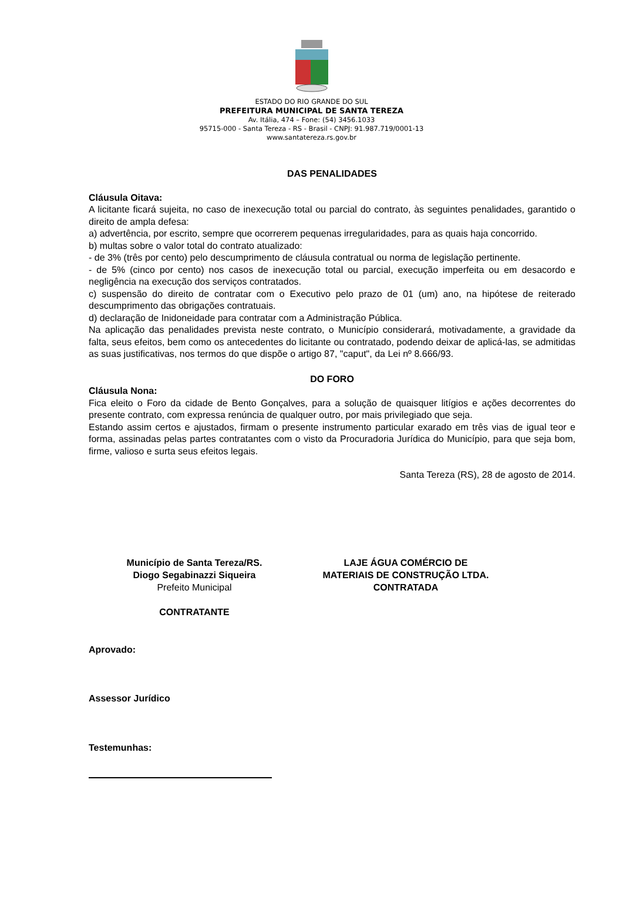ESTADO DO RIO GRANDE DO SUL
PREFEITURA MUNICIPAL DE SANTA TEREZA
Av. Itália, 474 – Fone: (54) 3456.1033
95715-000 - Santa Tereza - RS - Brasil - CNPJ: 91.987.719/0001-13
www.santatereza.rs.gov.br
DAS PENALIDADES
Cláusula Oitava:
A licitante ficará sujeita, no caso de inexecução total ou parcial do contrato, às seguintes penalidades, garantido o direito de ampla defesa:
a) advertência, por escrito, sempre que ocorrerem pequenas irregularidades, para as quais haja concorrido.
b) multas sobre o valor total do contrato atualizado:
- de 3% (três por cento) pelo descumprimento de cláusula contratual ou norma de legislação pertinente.
- de 5% (cinco por cento) nos casos de inexecução total ou parcial, execução imperfeita ou em desacordo e negligência na execução dos serviços contratados.
c) suspensão do direito de contratar com o Executivo pelo prazo de 01 (um) ano, na hipótese de reiterado descumprimento das obrigações contratuais.
d) declaração de Inidoneidade para contratar com a Administração Pública.
Na aplicação das penalidades prevista neste contrato, o Município considerará, motivadamente, a gravidade da falta, seus efeitos, bem como os antecedentes do licitante ou contratado, podendo deixar de aplicá-las, se admitidas as suas justificativas, nos termos do que dispõe o artigo 87, "caput", da Lei nº 8.666/93.
DO FORO
Cláusula Nona:
Fica eleito o Foro da cidade de Bento Gonçalves, para a solução de quaisquer litígios e ações decorrentes do presente contrato, com expressa renúncia de qualquer outro, por mais privilegiado que seja.
Estando assim certos e ajustados, firmam o presente instrumento particular exarado em três vias de igual teor e forma, assinadas pelas partes contratantes com o visto da Procuradoria Jurídica do Município, para que seja bom, firme, valioso e surta seus efeitos legais.
Santa Tereza (RS), 28 de agosto de 2014.
Município de Santa Tereza/RS.
Diogo Segabinazzi Siqueira
Prefeito Municipal
CONTRATANTE
LAJE ÁGUA COMÉRCIO DE
MATERIAIS DE CONSTRUÇÃO LTDA.
CONTRATADA
Aprovado:
Assessor Jurídico
Testemunhas: